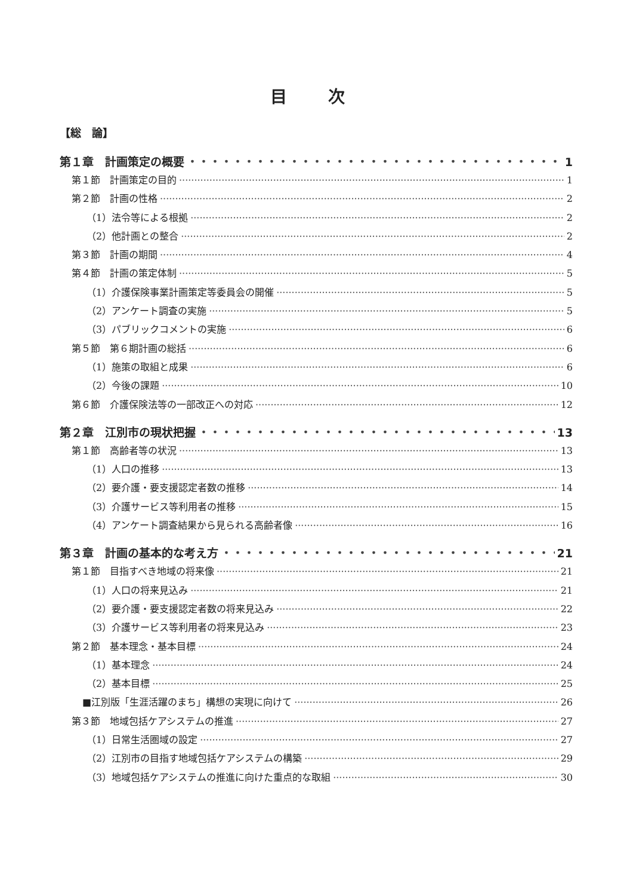目 次
【総　論】
第１章　計画策定の概要 1
第１節　計画策定の目的 1
第２節　計画の性格 2
（1）法令等による根拠 2
（2）他計画との整合 2
第３節　計画の期間 4
第４節　計画の策定体制 5
（1）介護保険事業計画策定等委員会の開催 5
（2）アンケート調査の実施 5
（3）パブリックコメントの実施 6
第５節　第６期計画の総括 6
（1）施策の取組と成果 6
（2）今後の課題 10
第６節　介護保険法等の一部改正への対応 12
第２章　江別市の現状把握 13
第１節　高齢者等の状況 13
（1）人口の推移 13
（2）要介護・要支援認定者数の推移 14
（3）介護サービス等利用者の推移 15
（4）アンケート調査結果から見られる高齢者像 16
第３章　計画の基本的な考え方 21
第１節　目指すべき地域の将来像 21
（1）人口の将来見込み 21
（2）要介護・要支援認定者数の将来見込み 22
（3）介護サービス等利用者の将来見込み 23
第２節　基本理念・基本目標 24
（1）基本理念 24
（2）基本目標 25
■江別版「生涯活躍のまち」構想の実現に向けて 26
第３節　地域包括ケアシステムの推進 27
（1）日常生活圏域の設定 27
（2）江別市の目指す地域包括ケアシステムの構築 29
（3）地域包括ケアシステムの推進に向けた重点的な取組 30